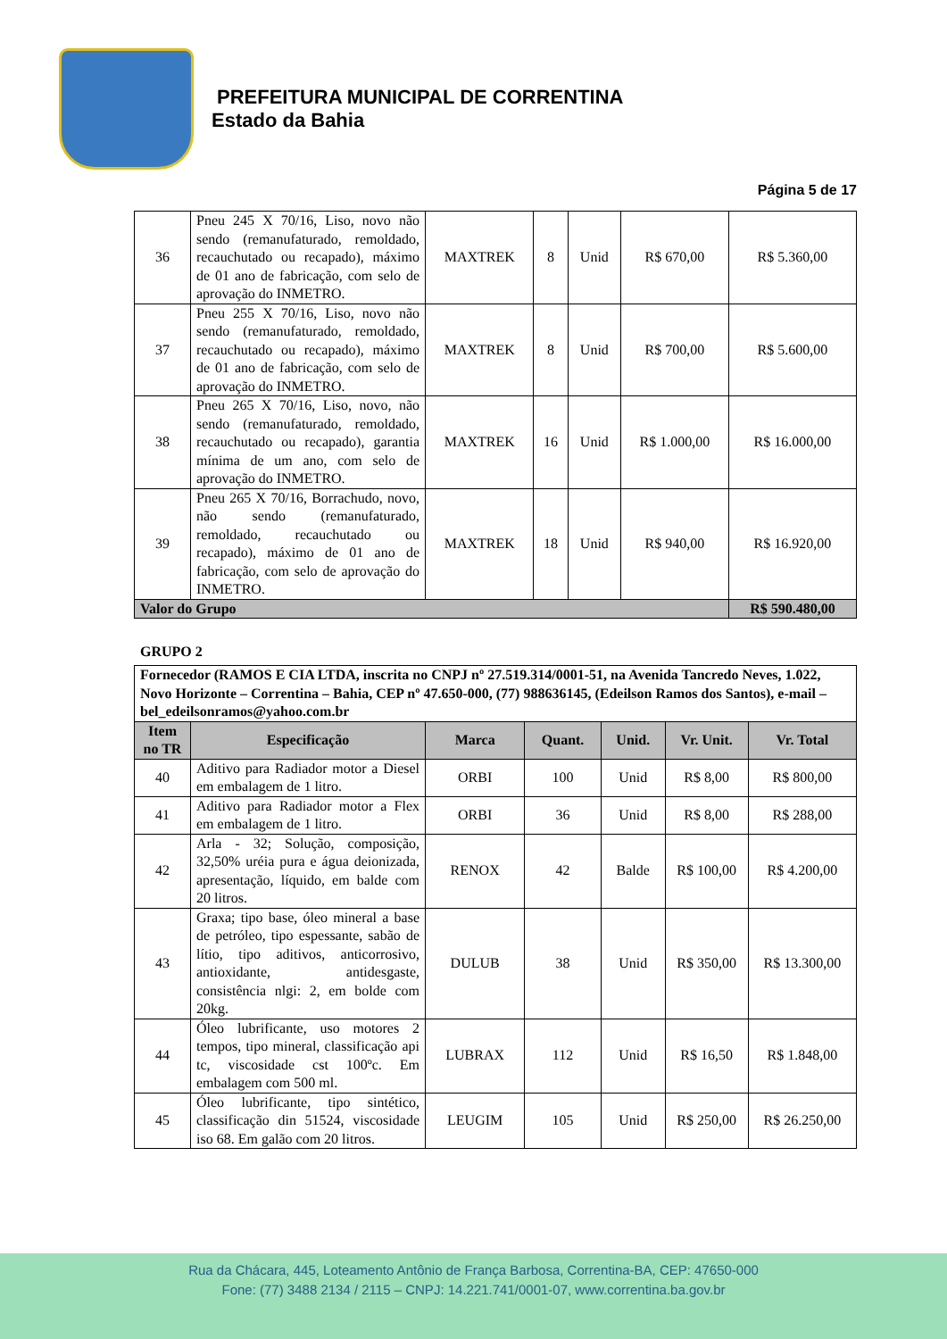PREFEITURA MUNICIPAL DE CORRENTINA
Estado da Bahia
Página 5 de 17
| 36 | Pneu 245 X 70/16, Liso, novo não sendo (remanufaturado, remoldado, recauchutado ou recapado), máximo de 01 ano de fabricação, com selo de aprovação do INMETRO. | MAXTREK | 8 | Unid | R$ 670,00 | R$ 5.360,00 |
| 37 | Pneu 255 X 70/16, Liso, novo não sendo (remanufaturado, remoldado, recauchutado ou recapado), máximo de 01 ano de fabricação, com selo de aprovação do INMETRO. | MAXTREK | 8 | Unid | R$ 700,00 | R$ 5.600,00 |
| 38 | Pneu 265 X 70/16, Liso, novo, não sendo (remanufaturado, remoldado, recauchutado ou recapado), garantia mínima de um ano, com selo de aprovação do INMETRO. | MAXTREK | 16 | Unid | R$ 1.000,00 | R$ 16.000,00 |
| 39 | Pneu 265 X 70/16, Borrachudo, novo, não sendo (remanufaturado, remoldado, recauchutado ou recapado), máximo de 01 ano de fabricação, com selo de aprovação do INMETRO. | MAXTREK | 18 | Unid | R$ 940,00 | R$ 16.920,00 |
| Valor do Grupo | | | | | | R$ 590.480,00 |
GRUPO 2
| Fornecedor (RAMOS E CIA LTDA, inscrita no CNPJ nº 27.519.314/0001-51, na Avenida Tancredo Neves, 1.022, Novo Horizonte – Correntina – Bahia, CEP nº 47.650-000, (77) 988636145, (Edeilson Ramos dos Santos), e-mail – bel_edeilsonramos@yahoo.com.br | | | | | | |
| Item no TR | Especificação | Marca | Quant. | Unid. | Vr. Unit. | Vr. Total |
| 40 | Aditivo para Radiador motor a Diesel em embalagem de 1 litro. | ORBI | 100 | Unid | R$ 8,00 | R$ 800,00 |
| 41 | Aditivo para Radiador motor a Flex em embalagem de 1 litro. | ORBI | 36 | Unid | R$ 8,00 | R$ 288,00 |
| 42 | Arla - 32; Solução, composição, 32,50% uréia pura e água deionizada, apresentação, líquido, em balde com 20 litros. | RENOX | 42 | Balde | R$ 100,00 | R$ 4.200,00 |
| 43 | Graxa; tipo base, óleo mineral a base de petróleo, tipo espessante, sabão de lítio, tipo aditivos, anticorrosivo, antioxidante, antidesgaste, consistência nlgi: 2, em bolde com 20kg. | DULUB | 38 | Unid | R$ 350,00 | R$ 13.300,00 |
| 44 | Óleo lubrificante, uso motores 2 tempos, tipo mineral, classificação api tc, viscosidade cst 100ºc. Em embalagem com 500 ml. | LUBRAX | 112 | Unid | R$ 16,50 | R$ 1.848,00 |
| 45 | Óleo lubrificante, tipo sintético, classificação din 51524, viscosidade iso 68. Em galão com 20 litros. | LEUGIM | 105 | Unid | R$ 250,00 | R$ 26.250,00 |
Rua da Chácara, 445, Loteamento Antônio de França Barbosa, Correntina-BA, CEP: 47650-000
Fone: (77) 3488 2134 / 2115 – CNPJ: 14.221.741/0001-07, www.correntina.ba.gov.br